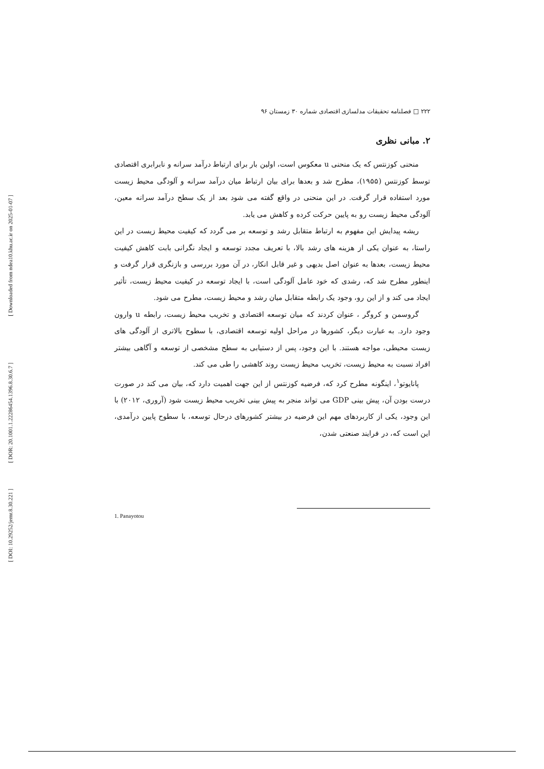[ Downloaded from ndea10.khu.ac.ir on 2025-01-07 ]
[ DOR: 20.1001.1.22286454.1396.8.30.6.7 ]
[ DOI: 10.29252/jemr.8.30.221 ]
۲۲۲ □ فصلنامه تحقیقات مدلسازی اقتصادی شماره ۳۰ زمستان ۹۶
۲. مبانی نظری
منحنی کوزنتس که یک منحنی u معکوس است، اولین بار برای ارتباط درآمد سرانه و نابرابری اقتصادی توسط کوزنتس (۱۹۵۵)، مطرح شد و بعدها برای بیان ارتباط میان درآمد سرانه و آلودگی محیط زیست مورد استفاده قرار گرفت. در این منحنی در واقع گفته می شود بعد از یک سطح درآمد سرانه معین، آلودگی محیط زیست رو به پایین حرکت کرده و کاهش می یابد.
ریشه پیدایش این مفهوم به ارتباط متقابل رشد و توسعه بر می گردد که کیفیت محیط زیست در این راستا، به عنوان یکی از هزینه های رشد بالا، با تعریف مجدد توسعه و ایجاد نگرانی بابت کاهش کیفیت محیط زیست، بعدها به عنوان اصل بدیهی و غیر قابل انکار، در آن مورد بررسی و بازنگری قرار گرفت و اینطور مطرح شد که، رشدی که خود عامل آلودگی است، با ایجاد توسعه در کیفیت محیط زیست، تأثیر ایجاد می کند و از این رو، وجود یک رابطه متقابل میان رشد و محیط زیست، مطرح می شود.
گروسمن و کروگر ، عنوان کردند که میان توسعه اقتصادی و تخریب محیط زیست، رابطه u وارون وجود دارد. به عبارت دیگر، کشورها در مراحل اولیه توسعه اقتصادی، با سطوح بالاتری از آلودگی های زیست محیطی، مواجه هستند. با این وجود، پس از دستیابی به سطح مشخصی از توسعه و آگاهی بیشتر افراد نسبت به محیط زیست، تخریب محیط زیست روند کاهشی را طی می کند.
پانایوتو<sup>۱</sup>، اینگونه مطرح کرد که، فرضیه کوزنتس از این جهت اهمیت دارد که، بیان می کند در صورت درست بودن آن، پیش بینی GDP می تواند منجر به پیش بینی تخریب محیط زیست شود (آروری، ۲۰۱۲) با این وجود، یکی از کاربردهای مهم این فرضیه در بیشتر کشورهای درحال توسعه، با سطوح پایین درآمدی، این است که، در فرایند صنعتی شدن،
1. Panayotou